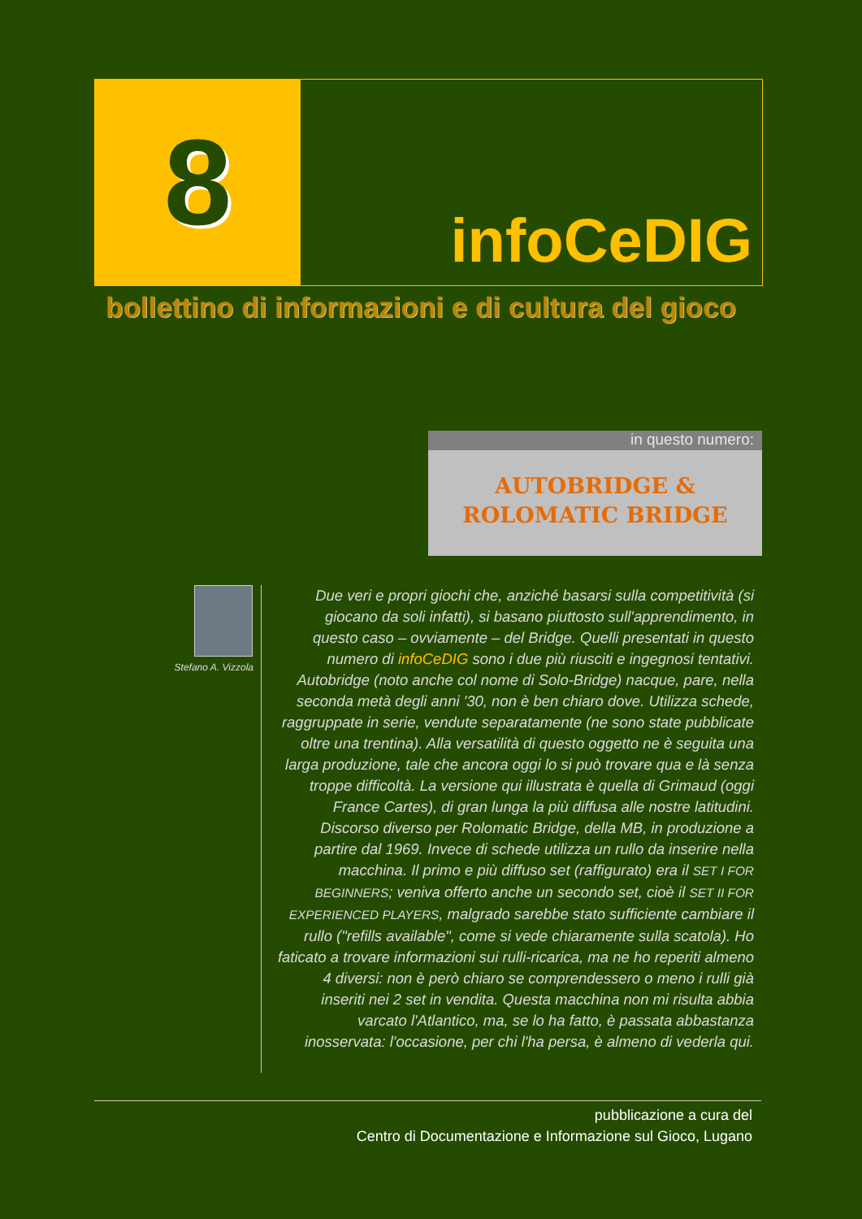8
infoCeDIG
bollettino di informazioni e di cultura del gioco
in questo numero:
AUTOBRIDGE &
ROLOMATIC BRIDGE
Stefano A. Vizzola
Due veri e propri giochi che, anziché basarsi sulla competitività (si giocano da soli infatti), si basano piuttosto sull'apprendimento, in questo caso – ovviamente – del Bridge. Quelli presentati in questo numero di infoCeDIG sono i due più riusciti e ingegnosi tentativi. Autobridge (noto anche col nome di Solo-Bridge) nacque, pare, nella seconda metà degli anni '30, non è ben chiaro dove. Utilizza schede, raggruppate in serie, vendute separatamente (ne sono state pubblicate oltre una trentina). Alla versatilità di questo oggetto ne è seguita una larga produzione, tale che ancora oggi lo si può trovare qua e là senza troppe difficoltà. La versione qui illustrata è quella di Grimaud (oggi France Cartes), di gran lunga la più diffusa alle nostre latitudini.
Discorso diverso per Rolomatic Bridge, della MB, in produzione a partire dal 1969. Invece di schede utilizza un rullo da inserire nella macchina. Il primo e più diffuso set (raffigurato) era il SET I FOR BEGINNERS; veniva offerto anche un secondo set, cioè il SET II FOR EXPERIENCED PLAYERS, malgrado sarebbe stato sufficiente cambiare il rullo ("refills available", come si vede chiaramente sulla scatola). Ho faticato a trovare informazioni sui rulli-ricarica, ma ne ho reperiti almeno 4 diversi: non è però chiaro se comprendessero o meno i rulli già inseriti nei 2 set in vendita. Questa macchina non mi risulta abbia varcato l'Atlantico, ma, se lo ha fatto, è passata abbastanza inosservata: l'occasione, per chi l'ha persa, è almeno di vederla qui.
pubblicazione a cura del
Centro di Documentazione e Informazione sul Gioco, Lugano